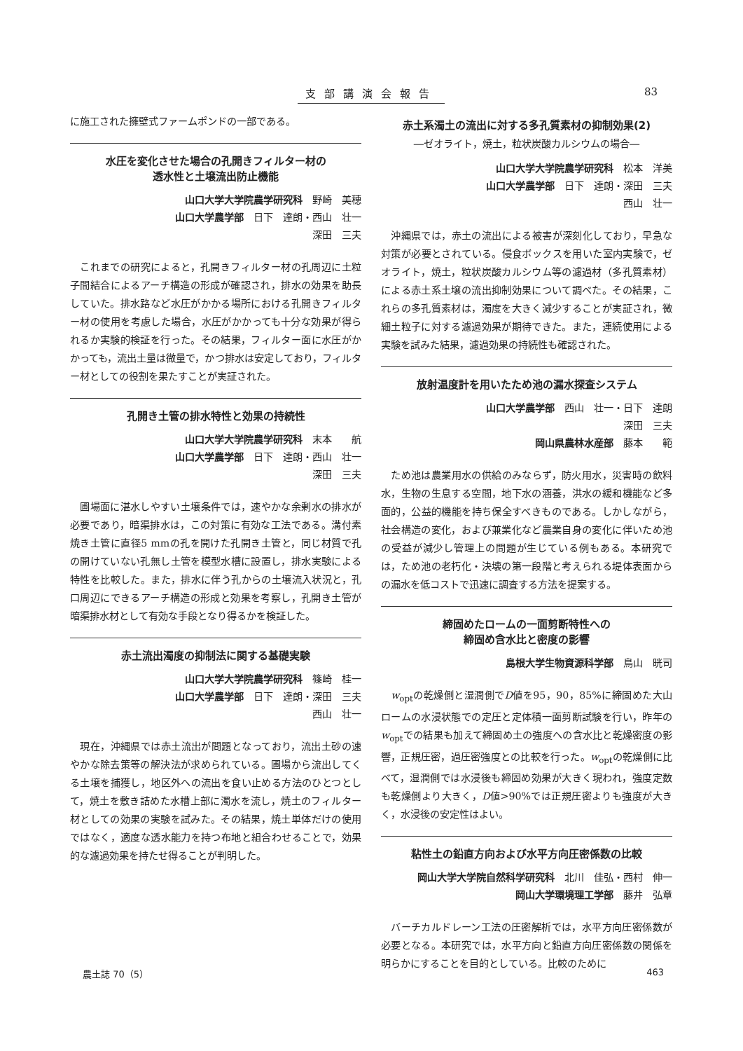支部講演会報告 83
に施工された擁壁式ファームポンドの一部である。
水圧を変化させた場合の孔開きフィルター材の
透水性と土壌流出防止機能
山口大学大学院農学研究科　野崎　美穂
山口大学農学部　日下　達朗・西山　壮一
深田　三夫
これまでの研究によると，孔開きフィルター材の孔周辺に土粒子間結合によるアーチ構造の形成が確認され，排水の効果を助長していた。排水路など水圧がかかる場所における孔開きフィルター材の使用を考慮した場合，水圧がかかっても十分な効果が得られるか実験的検証を行った。その結果，フィルター面に水圧がかかっても，流出土量は微量で，かつ排水は安定しており，フィルター材としての役割を果たすことが実証された。
孔開き土管の排水特性と効果の持続性
山口大学大学院農学研究科　末本　　航
山口大学農学部　日下　達朗・西山　壮一
深田　三夫
圃場面に湛水しやすい土壌条件では，速やかな余剰水の排水が必要であり，暗渠排水は，この対策に有効な工法である。溝付素焼き土管に直径5 mmの孔を開けた孔開き土管と，同じ材質で孔の開けていない孔無し土管を模型水槽に設置し，排水実験による特性を比較した。また，排水に伴う孔からの土壌流入状況と，孔口周辺にできるアーチ構造の形成と効果を考察し，孔開き土管が暗渠排水材として有効な手段となり得るかを検証した。
赤土流出濁度の抑制法に関する基礎実験
山口大学大学院農学研究科　篠崎　桂一
山口大学農学部　日下　達朗・深田　三夫
西山　壮一
現在，沖縄県では赤土流出が問題となっており，流出土砂の速やかな除去策等の解決法が求められている。圃場から流出してくる土壌を捕獲し，地区外への流出を食い止める方法のひとつとして，焼土を敷き詰めた水槽上部に濁水を流し，焼土のフィルター材としての効果の実験を試みた。その結果，焼土単体だけの使用ではなく，適度な透水能力を持つ布地と組合わせることで，効果的な濾過効果を持たせ得ることが判明した。
赤土系濁土の流出に対する多孔質素材の抑制効果(2)
―ゼオライト，焼土，粒状炭酸カルシウムの場合―
山口大学大学院農学研究科　松本　洋美
山口大学農学部　日下　達朗・深田　三夫
西山　壮一
沖縄県では，赤土の流出による被害が深刻化しており，早急な対策が必要とされている。侵食ボックスを用いた室内実験で，ゼオライト，焼土，粒状炭酸カルシウム等の濾過材（多孔質素材）による赤土系土壌の流出抑制効果について調べた。その結果，これらの多孔質素材は，濁度を大きく減少することが実証され，微細土粒子に対する濾過効果が期待できた。また，連続使用による実験を試みた結果，濾過効果の持続性も確認された。
放射温度計を用いたため池の漏水探査システム
山口大学農学部　西山　壮一・日下　達朗
深田　三夫
岡山県農林水産部　藤本　　範
ため池は農業用水の供給のみならず，防火用水，災害時の飲料水，生物の生息する空間，地下水の涵養，洪水の緩和機能など多面的，公益的機能を持ち保全すべきものである。しかしながら，社会構造の変化，および兼業化など農業自身の変化に伴いため池の受益が減少し管理上の問題が生じている例もある。本研究では，ため池の老朽化・決壊の第一段階と考えられる堤体表面からの漏水を低コストで迅速に調査する方法を提案する。
締固めたロームの一面剪断特性への
締固め含水比と密度の影響
島根大学生物資源科学部　鳥山　晄司
w<sub>opt</sub>の乾燥側と湿潤側でD値を95，90，85%に締固めた大山ロームの水浸状態での定圧と定体積一面剪断試験を行い，昨年のw<sub>opt</sub>での結果も加えて締固め土の強度への含水比と乾燥密度の影響，正規圧密，過圧密強度との比較を行った。w<sub>opt</sub>の乾燥側に比べて，湿潤側では水浸後も締固め効果が大きく現われ，強度定数も乾燥側より大きく，D値>90%では正規圧密よりも強度が大きく，水浸後の安定性はよい。
粘性土の鉛直方向および水平方向圧密係数の比較
岡山大学大学院自然科学研究科　北川　佳弘・西村　伸一
岡山大学環境理工学部　藤井　弘章
バーチカルドレーン工法の圧密解析では，水平方向圧密係数が必要となる。本研究では，水平方向と鉛直方向圧密係数の関係を明らかにすることを目的としている。比較のために
農土誌 70（5） 463